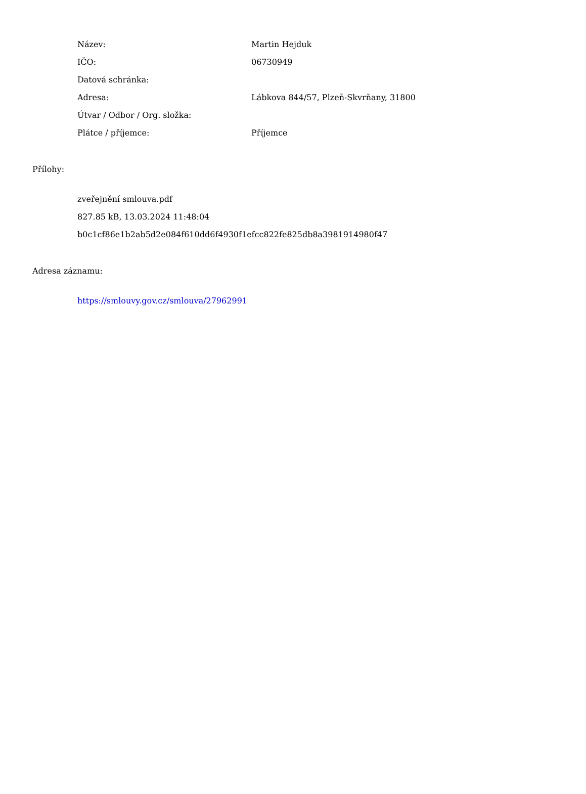| Název: | Martin Hejduk |
| IČO: | 06730949 |
| Datová schránka: | |
| Adresa: | Lábkova 844/57, Plzeň-Skvrňany, 31800 |
| Útvar / Odbor / Org. složka: | |
| Plátce / příjemce: | Příjemce |
Přílohy:
zveřejnění smlouva.pdf
827.85 kB, 13.03.2024 11:48:04
b0c1cf86e1b2ab5d2e084f610dd6f4930f1efcc822fe825db8a3981914980f47
Adresa záznamu:
https://smlouvy.gov.cz/smlouva/27962991